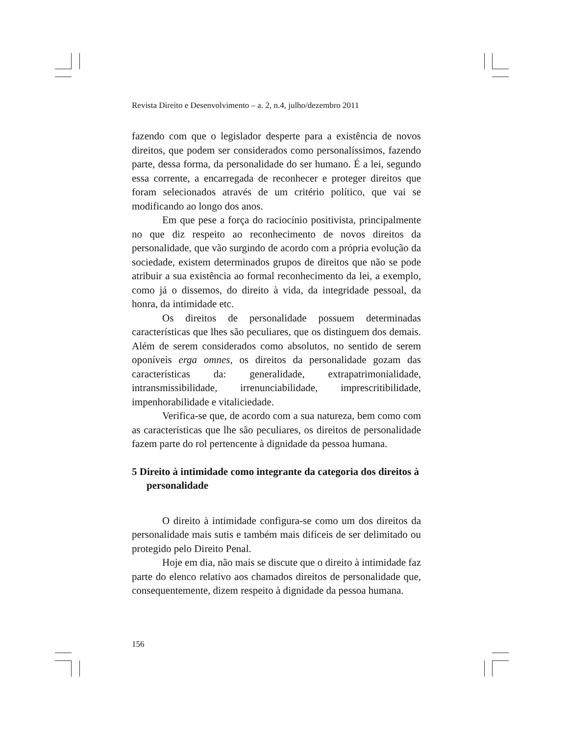Revista Direito e Desenvolvimento – a. 2, n.4, julho/dezembro 2011
fazendo com que o legislador desperte para a existência de novos direitos, que podem ser considerados como personalíssimos, fazendo parte, dessa forma, da personalidade do ser humano. É a lei, segundo essa corrente, a encarregada de reconhecer e proteger direitos que foram selecionados através de um critério político, que vai se modificando ao longo dos anos.
Em que pese a força do raciocínio positivista, principalmente no que diz respeito ao reconhecimento de novos direitos da personalidade, que vão surgindo de acordo com a própria evolução da sociedade, existem determinados grupos de direitos que não se pode atribuir a sua existência ao formal reconhecimento da lei, a exemplo, como já o dissemos, do direito à vida, da integridade pessoal, da honra, da intimidade etc.
Os direitos de personalidade possuem determinadas características que lhes são peculiares, que os distinguem dos demais. Além de serem considerados como absolutos, no sentido de serem oponíveis erga omnes, os direitos da personalidade gozam das características da: generalidade, extrapatrimonialidade, intransmissibilidade, irrenunciabilidade, imprescritibilidade, impenhorabilidade e vitaliciedade.
Verifica-se que, de acordo com a sua natureza, bem como com as características que lhe são peculiares, os direitos de personalidade fazem parte do rol pertencente à dignidade da pessoa humana.
5 Direito à intimidade como integrante da categoria dos direitos à personalidade
O direito à intimidade configura-se como um dos direitos da personalidade mais sutis e também mais difíceis de ser delimitado ou protegido pelo Direito Penal.
Hoje em dia, não mais se discute que o direito à intimidade faz parte do elenco relativo aos chamados direitos de personalidade que, consequentemente, dizem respeito à dignidade da pessoa humana.
156